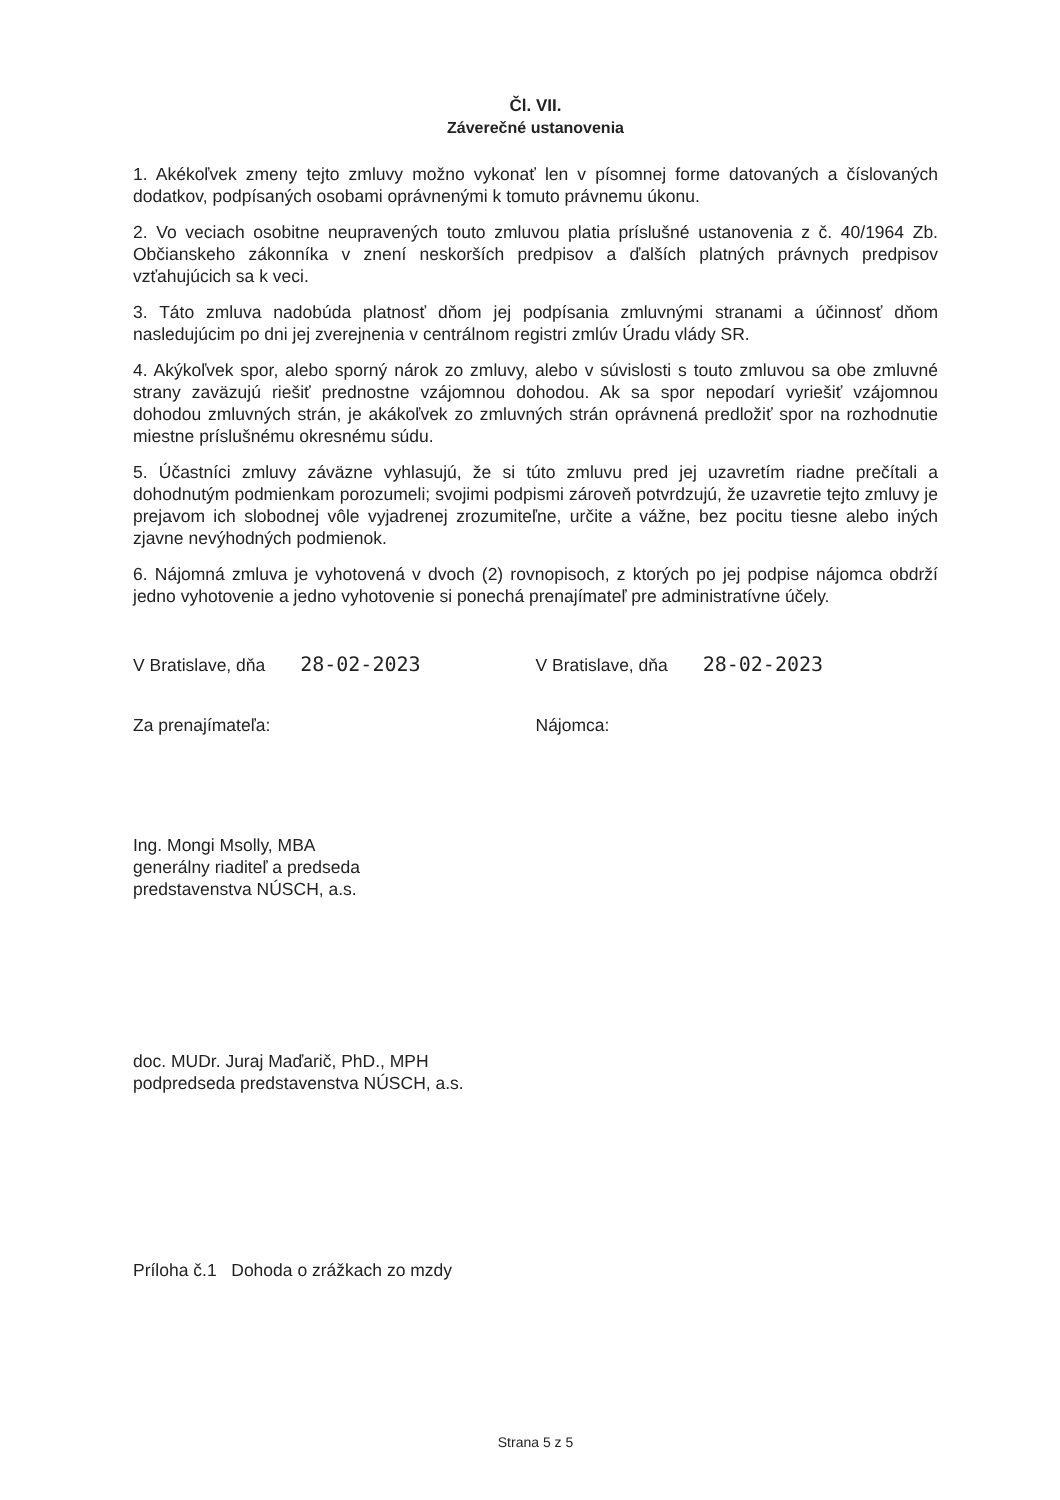Čl. VII.
Záverečné ustanovenia
1. Akékoľvek zmeny tejto zmluvy možno vykonať len v písomnej forme datovaných a číslovaných dodatkov, podpísaných osobami oprávnenými k tomuto právnemu úkonu.
2. Vo veciach osobitne neupravených touto zmluvou platia príslušné ustanovenia z č. 40/1964 Zb. Občianskeho zákonníka v znení neskorších predpisov a ďalších platných právnych predpisov vzťahujúcich sa k veci.
3. Táto zmluva nadobúda platnosť dňom jej podpísania zmluvnými stranami a účinnosť dňom nasledujúcim po dni jej zverejnenia v centrálnom registri zmlúv Úradu vlády SR.
4. Akýkoľvek spor, alebo sporný nárok zo zmluvy, alebo v súvislosti s touto zmluvou sa obe zmluvné strany zaväzujú riešiť prednostne vzájomnou dohodou. Ak sa spor nepodarí vyriešiť vzájomnou dohodou zmluvných strán, je akákoľvek zo zmluvných strán oprávnená predložiť spor na rozhodnutie miestne príslušnému okresnému súdu.
5. Účastníci zmluvy záväzne vyhlasujú, že si túto zmluvu pred jej uzavretím riadne prečítali a dohodnutým podmienkam porozumeli; svojimi podpismi zároveň potvrdzujú, že uzavretie tejto zmluvy je prejavom ich slobodnej vôle vyjadrenej zrozumiteľne, určite a vážne, bez pocitu tiesne alebo iných zjavne nevýhodných podmienok.
6. Nájomná zmluva je vyhotovená v dvoch (2) rovnopisoch, z ktorých po jej podpise nájomca obdrží jedno vyhotovenie a jedno vyhotovenie si ponechá prenajímateľ pre administratívne účely.
V Bratislave, dňa 28-02-2023 V Bratislave, dňa 28-02-2023
Za prenajímateľa: Nájomca:
Ing. Mongi Msolly, MBA
generálny riaditeľ a predseda
predstavenstva NÚSCH, a.s.
doc. MUDr. Juraj Maďarič, PhD., MPH
podpredseda predstavenstva NÚSCH, a.s.
Príloha č.1 Dohoda o zrážkach zo mzdy
Strana 5 z 5